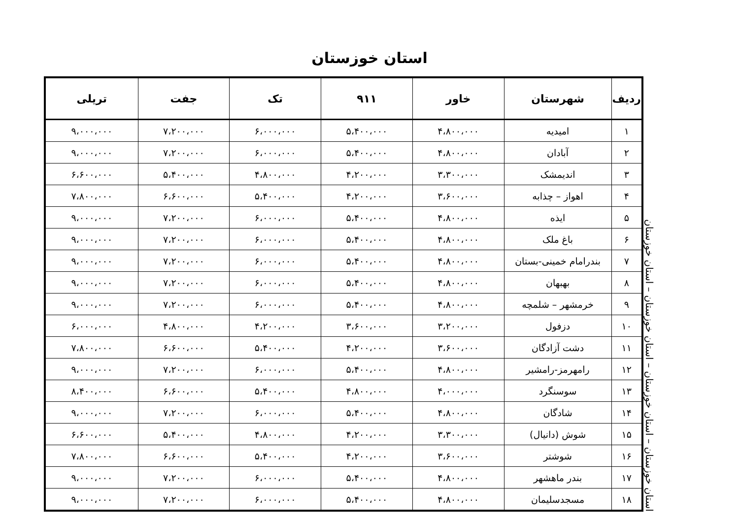استان خوزستان
استان خوزستان – استان خوزستان – استان خوزستان – استان خوزستان
| ردیف | شهرستان | خاور | ۹۱۱ | تک | جفت | تریلی |
| --- | --- | --- | --- | --- | --- | --- |
| ۱ | امیدیه | ۴،۸۰۰،۰۰۰ | ۵،۴۰۰،۰۰۰ | ۶،۰۰۰،۰۰۰ | ۷،۲۰۰،۰۰۰ | ۹،۰۰۰،۰۰۰ |
| ۲ | آبادان | ۴،۸۰۰،۰۰۰ | ۵،۴۰۰،۰۰۰ | ۶،۰۰۰،۰۰۰ | ۷،۲۰۰،۰۰۰ | ۹،۰۰۰،۰۰۰ |
| ۳ | اندیمشک | ۳،۳۰۰،۰۰۰ | ۴،۲۰۰،۰۰۰ | ۴،۸۰۰،۰۰۰ | ۵،۴۰۰،۰۰۰ | ۶،۶۰۰،۰۰۰ |
| ۴ | اهواز – چذابه | ۳،۶۰۰،۰۰۰ | ۴،۲۰۰،۰۰۰ | ۵،۴۰۰،۰۰۰ | ۶،۶۰۰،۰۰۰ | ۷،۸۰۰،۰۰۰ |
| ۵ | ایذه | ۴،۸۰۰،۰۰۰ | ۵،۴۰۰،۰۰۰ | ۶،۰۰۰،۰۰۰ | ۷،۲۰۰،۰۰۰ | ۹،۰۰۰،۰۰۰ |
| ۶ | باغ ملک | ۴،۸۰۰،۰۰۰ | ۵،۴۰۰،۰۰۰ | ۶،۰۰۰،۰۰۰ | ۷،۲۰۰،۰۰۰ | ۹،۰۰۰،۰۰۰ |
| ۷ | بندرامام خمینی-بستان | ۴،۸۰۰،۰۰۰ | ۵،۴۰۰،۰۰۰ | ۶،۰۰۰،۰۰۰ | ۷،۲۰۰،۰۰۰ | ۹،۰۰۰،۰۰۰ |
| ۸ | بهبهان | ۴،۸۰۰،۰۰۰ | ۵،۴۰۰،۰۰۰ | ۶،۰۰۰،۰۰۰ | ۷،۲۰۰،۰۰۰ | ۹،۰۰۰،۰۰۰ |
| ۹ | خرمشهر – شلمچه | ۴،۸۰۰،۰۰۰ | ۵،۴۰۰،۰۰۰ | ۶،۰۰۰،۰۰۰ | ۷،۲۰۰،۰۰۰ | ۹،۰۰۰،۰۰۰ |
| ۱۰ | دزفول | ۳،۲۰۰،۰۰۰ | ۳،۶۰۰،۰۰۰ | ۴،۲۰۰،۰۰۰ | ۴،۸۰۰،۰۰۰ | ۶،۰۰۰،۰۰۰ |
| ۱۱ | دشت آزادگان | ۳،۶۰۰،۰۰۰ | ۴،۲۰۰،۰۰۰ | ۵،۴۰۰،۰۰۰ | ۶،۶۰۰،۰۰۰ | ۷،۸۰۰،۰۰۰ |
| ۱۲ | رامهرمز-رامشیر | ۴،۸۰۰،۰۰۰ | ۵،۴۰۰،۰۰۰ | ۶،۰۰۰،۰۰۰ | ۷،۲۰۰،۰۰۰ | ۹،۰۰۰،۰۰۰ |
| ۱۳ | سوسنگرد | ۴،۰۰۰،۰۰۰ | ۴،۸۰۰،۰۰۰ | ۵،۴۰۰،۰۰۰ | ۶،۶۰۰،۰۰۰ | ۸،۴۰۰،۰۰۰ |
| ۱۴ | شادگان | ۴،۸۰۰،۰۰۰ | ۵،۴۰۰،۰۰۰ | ۶،۰۰۰،۰۰۰ | ۷،۲۰۰،۰۰۰ | ۹،۰۰۰،۰۰۰ |
| ۱۵ | شوش (دانیال) | ۳،۳۰۰،۰۰۰ | ۴،۲۰۰،۰۰۰ | ۴،۸۰۰،۰۰۰ | ۵،۴۰۰،۰۰۰ | ۶،۶۰۰،۰۰۰ |
| ۱۶ | شوشتر | ۳،۶۰۰،۰۰۰ | ۴،۲۰۰،۰۰۰ | ۵،۴۰۰،۰۰۰ | ۶،۶۰۰،۰۰۰ | ۷،۸۰۰،۰۰۰ |
| ۱۷ | بندر ماهشهر | ۴،۸۰۰،۰۰۰ | ۵،۴۰۰،۰۰۰ | ۶،۰۰۰،۰۰۰ | ۷،۲۰۰،۰۰۰ | ۹،۰۰۰،۰۰۰ |
| ۱۸ | مسجدسلیمان | ۴،۸۰۰،۰۰۰ | ۵،۴۰۰،۰۰۰ | ۶،۰۰۰،۰۰۰ | ۷،۲۰۰،۰۰۰ | ۹،۰۰۰،۰۰۰ |